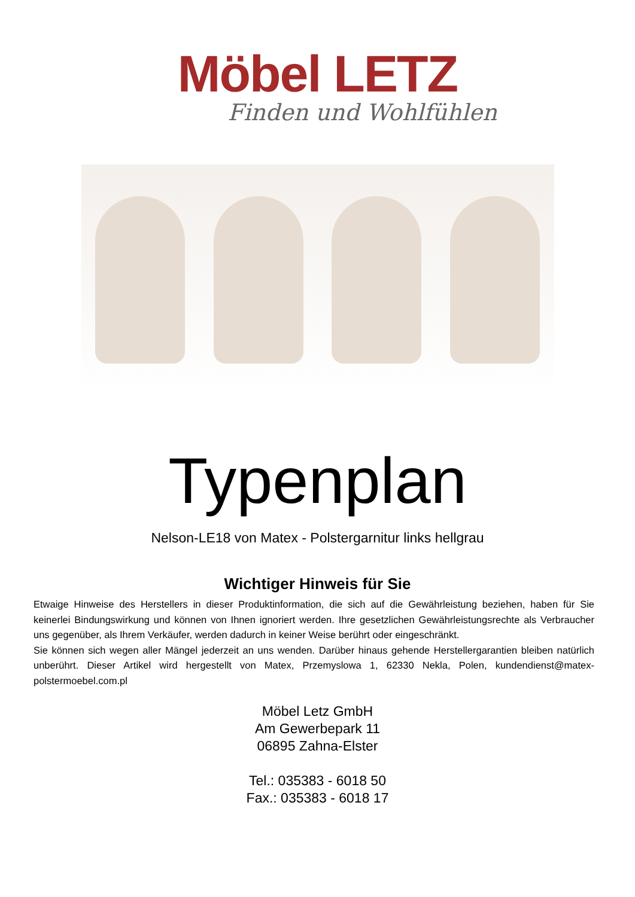Möbel LETZ
Finden und Wohlfühlen
Typenplan
Nelson-LE18 von Matex - Polstergarnitur links hellgrau
Wichtiger Hinweis für Sie
Etwaige Hinweise des Herstellers in dieser Produktinformation, die sich auf die Gewährleistung beziehen, haben für Sie keinerlei Bindungswirkung und können von Ihnen ignoriert werden. Ihre gesetzlichen Gewährleistungsrechte als Verbraucher uns gegenüber, als Ihrem Verkäufer, werden dadurch in keiner Weise berührt oder eingeschränkt.
Sie können sich wegen aller Mängel jederzeit an uns wenden. Darüber hinaus gehende Herstellergarantien bleiben natürlich unberührt. Dieser Artikel wird hergestellt von Matex, Przemyslowa 1, 62330 Nekla, Polen, kundendienst@matex-polstermoebel.com.pl
Möbel Letz GmbH
Am Gewerbepark 11
06895 Zahna-Elster
Tel.: 035383 - 6018 50
Fax.: 035383 - 6018 17